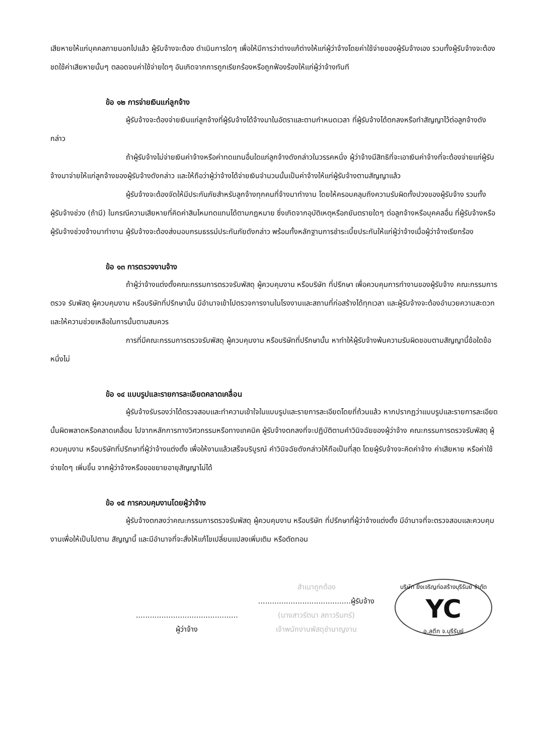เสียหายให้แก่บุคคลภายนอกไปแล้ว ผู้รับจ้างจะต้อง ดำเนินการใดๆ เพื่อให้มีการว่าต่างแก้ต่างให้แก่ผู้ว่าจ้างโดยค่าใช้จ่ายของผู้รับจ้างเอง รวมทั้งผู้รับจ้างจะต้องชดใช้ค่าเสียหายนั้นๆ ตลอดจนค่าใช้จ่ายใดๆ อันเกิดจากการถูกเรียกร้องหรือถูกฟ้องร้องให้แก่ผู้ว่าจ้างทันที
ข้อ ๑๒ การจ่ายเงินแก่ลูกจ้าง
ผู้รับจ้างจะต้องจ่ายเงินแก่ลูกจ้างที่ผู้รับจ้างได้จ้างมาในอัตราและตามกำหนดเวลา ที่ผู้รับจ้างได้ตกลงหรือทำสัญญาไว้ต่อลูกจ้างดังกล่าว
ถ้าผู้รับจ้างไม่จ่ายเงินค่าจ้างหรือค่าทดแทนอื่นใดแก่ลูกจ้างดังกล่าวในวรรคหนึ่ง ผู้ว่าจ้างมีสิทธิที่จะเอาเงินค่าจ้างที่จะต้องจ่ายแก่ผู้รับจ้างมาจ่ายให้แก่ลูกจ้างของผู้รับจ้างดังกล่าว และให้ถือว่าผู้ว่าจ้างได้จ่ายเงินจำนวนนั้นเป็นค่าจ้างให้แก่ผู้รับจ้างตามสัญญาแล้ว
ผู้รับจ้างจะต้องจัดให้มีประกันภัยสำหรับลูกจ้างทุกคนที่จ้างมาทำงาน โดยให้ครอบคลุมถึงความรับผิดทั้งปวงของผู้รับจ้าง รวมทั้งผู้รับจ้างช่วง (ถ้ามี) ในกรณีความเสียหายที่คิดค่าสินไหมทดแทนได้ตามกฎหมาย ซึ่งเกิดจากอุบัติเหตุหรือภยันตรายใดๆ ต่อลูกจ้างหรือบุคคลอื่น ที่ผู้รับจ้างหรือผู้รับจ้างช่วงจ้างมาทำงาน ผู้รับจ้างจะต้องส่งมอบกรมธรรม์ประกันภัยดังกล่าว พร้อมทั้งหลักฐานการชำระเบี้ยประกันให้แก่ผู้ว่าจ้างเมื่อผู้ว่าจ้างเรียกร้อง
ข้อ ๑๓ การตรวจงานจ้าง
ถ้าผู้ว่าจ้างแต่งตั้งคณะกรรมการตรวจรับพัสดุ ผู้ควบคุมงาน หรือบริษัท ที่ปรึกษา เพื่อควบคุมการทำงานของผู้รับจ้าง คณะกรรมการตรวจ รับพัสดุ ผู้ควบคุมงาน หรือบริษัทที่ปรึกษานั้น มีอำนาจเข้าไปตรวจการงานในโรงงานและสถานที่ก่อสร้างได้ทุกเวลา และผู้รับจ้างจะต้องอำนวยความสะดวกและให้ความช่วยเหลือในการนั้นตามสมควร
การที่มีคณะกรรมการตรวจรับพัสดุ ผู้ควบคุมงาน หรือบริษัทที่ปรึกษานั้น หาทำให้ผู้รับจ้างพ้นความรับผิดชอบตามสัญญานี้ข้อใดข้อหนึ่งไม่
ข้อ ๑๔ แบบรูปและรายการละเอียดคลาดเคลื่อน
ผู้รับจ้างรับรองว่าได้ตรวจสอบและทำความเข้าใจในแบบรูปและรายการละเอียดโดยถี่ถ้วนแล้ว หากปรากฏว่าแบบรูปและรายการละเอียดนั้นผิดพลาดหรือคลาดเคลื่อน ไปจากหลักการทางวิศวกรรมหรือทางเทคนิค ผู้รับจ้างตกลงที่จะปฏิบัติตามคำวินิจฉัยของผู้ว่าจ้าง คณะกรรมการตรวจรับพัสดุ ผู้ควบคุมงาน หรือบริษัทที่ปรึกษาที่ผู้ว่าจ้างแต่งตั้ง เพื่อให้งานแล้วเสร็จบริบูรณ์ คำวินิจฉัยดังกล่าวให้ถือเป็นที่สุด โดยผู้รับจ้างจะคิดค่าจ้าง ค่าเสียหาย หรือค่าใช้จ่ายใดๆ เพิ่มขึ้น จากผู้ว่าจ้างหรือขอขยายอายุสัญญาไม่ได้
ข้อ ๑๕ การควบคุมงานโดยผู้ว่าจ้าง
ผู้รับจ้างตกลงว่าคณะกรรมการตรวจรับพัสดุ ผู้ควบคุมงาน หรือบริษัท ที่ปรึกษาที่ผู้ว่าจ้างแต่งตั้ง มีอำนาจที่จะตรวจสอบและควบคุมงานเพื่อให้เป็นไปตาม สัญญานี้ และมีอำนาจที่จะสั่งให้แก้ไขเปลี่ยนแปลงเพิ่มเติม หรือตัดทอน
............................................
ผู้ว่าจ้าง
สำเนาถูกต้อง
........................................ผู้รับจ้าง
(นางสาวรัตนา สถาวรินทร์)
เจ้าพนักงานพัสดุชำนาญงาน
บริษัท ยิ่งเจริญก่อสร้างบุรีรัมย์ จำกัด
YC
อ.สตึก จ.บุรีรัมย์